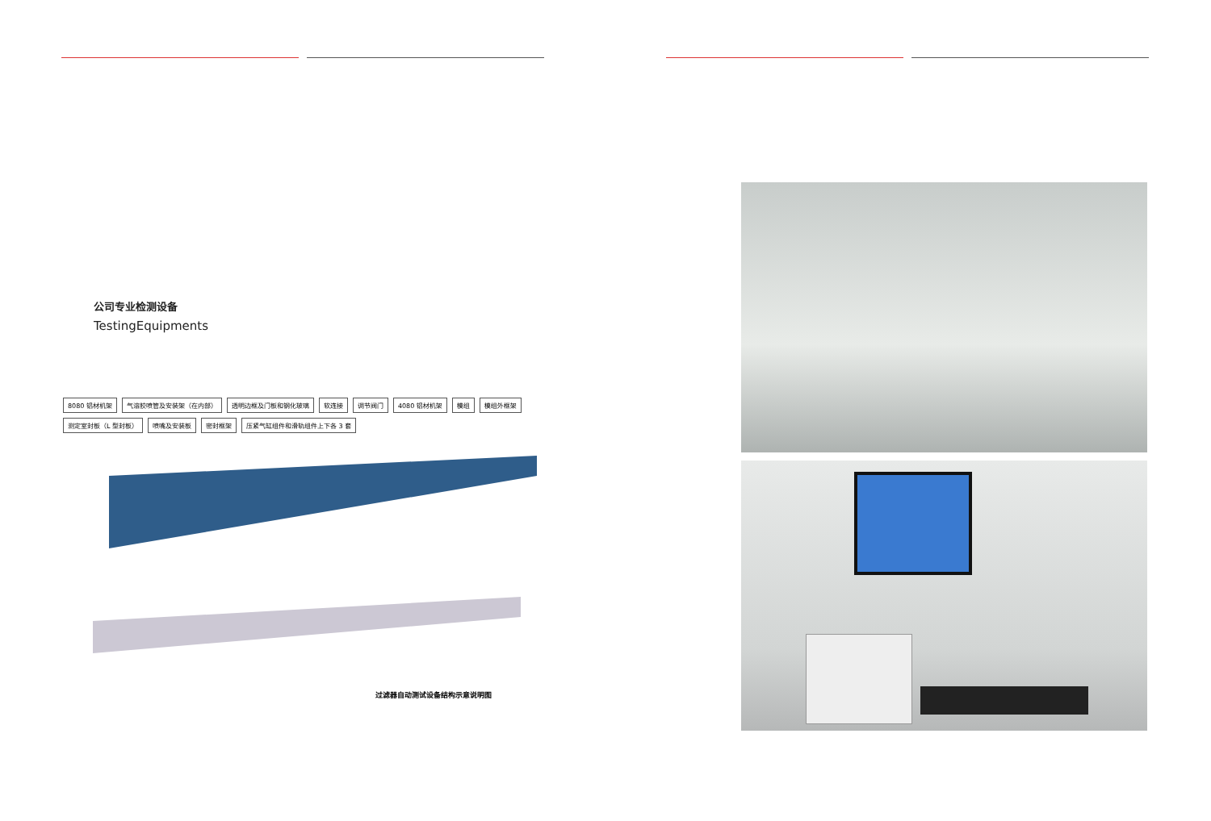公司专业检测设备
TestingEquipments
8080 铝材机架 气溶胶喷管及安装架（在内部） 透明边框及门板和钢化玻璃 软连接 调节阀门 4080 铝材机架 模组 模组外框架 测定室封板（L 型封板） 喷嘴及安装板 密封框架 压紧气缸组件和滑轨组件上下各 3 套
过滤器自动测试设备结构示意说明图